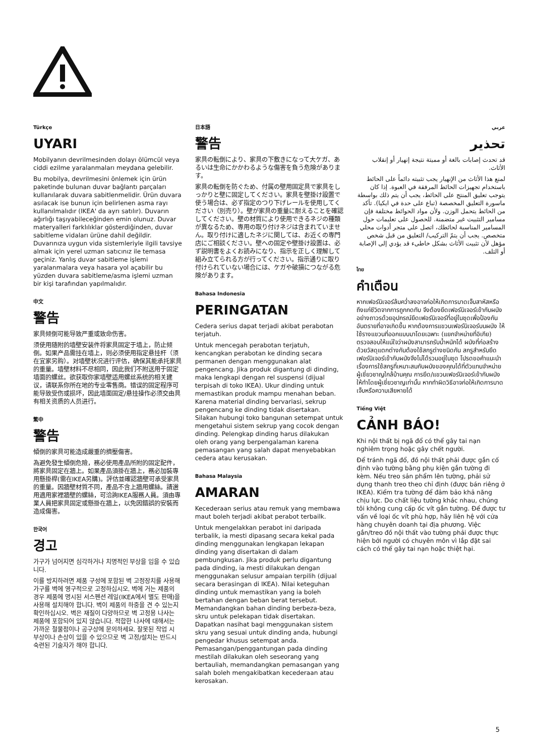Türkçe
UYARI
Mobilyanın devrilmesinden dolayı ölümcül veya ciddi ezilme yaralanmaları meydana gelebilir.
Bu mobilya, devrilmesini önlemek için ürün paketinde bulunan duvar bağlantı parçaları kullanılarak duvara sabitlenmelidir. Ürün duvara asılacak ise bunun için belirlenen asma rayı kullanılmalıdır (IKEA' da ayrı satılır). Duvarın ağırlığı taşıyabileceğinden emin olunuz. Duvar materyalleri farklılıklar gösterdiğinden, duvar sabitleme vidaları ürüne dahil değildir. Duvarınıza uygun vida sistemleriyle ilgili tavsiye almak için yerel uzman satıcınız ile temasa geçiniz. Yanlış duvar sabitleme işlemi yaralanmalara veya hasara yol açabilir bu yüzden duvara sabitleme/asma işlemi uzman bir kişi tarafından yapılmalıdır.
中文
警告
家具倾倒可能导致严重或致命伤害。
须使用随附的墙壁安装件将家具固定于墙上，防止倾倒。如果产品需挂在墙上，则必须使用指定悬挂杆（须在宜家另购）。对墙壁状况进行评估，确保其能承托家具的重量。墙壁材料不尽相同，因此我们不附送用于固定墙面的螺丝。欲获取你家墙壁适用螺丝系统的相关建议，请联系你所在地的专业零售商。错误的固定程序可能导致受伤或损坏，因此墙面固定/悬挂操作必须交由具有相关资质的人员进行。
繁中
警告
傾倒的家具可能造成嚴重的擠壓傷害。
為避免發生傾倒危險，務必使用產品所附的固定配件，將家具固定在牆上。如果產品須掛在牆上，務必加裝專用懸掛桿(需在IKEA另購)。評估並確認牆壁可承受家具的重量。因牆壁材質不同，產品不含上牆用螺絲。請選用適用家裡牆壁的螺絲，可洽詢IKEA服務人員。須由專業人員把家具固定或懸掛在牆上，以免因錯誤的安裝而造成傷害。
한국어
경고
가구가 넘어지면 심각하거나 치명적인 부상을 입을 수 있습니다.
이를 방지하려면 제품 구성에 포함된 벽 고정장치를 사용해 가구를 벽에 영구적으로 고정하십시오. 벽에 거는 제품의 경우 제품에 명시된 서스펜션 레일(IKEA에서 별도 판매)을 사용해 설치해야 합니다. 벽이 제품의 하중을 견 수 있는지 확인하십시오. 벽은 재질이 다양하므로 벽 고정용 나사는 제품에 포함되어 있지 않습니다. 적합한 나사에 대해서는 가까운 철물점이나 공구상에 문의하세요. 잘못된 작업 시 부상이나 손상이 있을 수 있으므로 벽 고정/설치는 반드시 숙련된 기술자가 해야 합니다.
日本語
警告
家具の転倒により、家具の下敷きになって大ケガ、あるいは生命にかかわるような傷害を負う危険があります。
家具の転倒を防ぐため、付属の壁用固定具で家具をしっかりと壁に固定してください。家具を壁掛け設置で使う場合は、必ず指定のつり下げレールを使用してください（別売り）。壁が家具の重量に耐えることを確認してください。壁の材質により使用できるネジの種類が異なるため、専用の取り付けネジは含まれていません。取り付けに適したネジに関しては、お近くの専門店にご相談ください。壁への固定や壁掛け設置は、必ず説明書をよくお読みになり、指示を正しく理解して組み立てられる方が行ってください。指示通りに取り付けられていない場合には、ケガや破損につながる危険があります。
Bahasa Indonesia
PERINGATAN
Cedera serius dapat terjadi akibat perabotan terjatuh.
Untuk mencegah perabotan terjatuh, kencangkan perabotan ke dinding secara permanen dengan menggunakan alat pengencang. Jika produk digantung di dinding, maka lengkapi dengan rel suspensi (dijual terpisah di toko IKEA). Ukur dinding untuk memastikan produk mampu menahan beban. Karena material dinding bervariasi, sekrup pengencang ke dinding tidak disertakan. Silakan hubungi toko bangunan setempat untuk mengetahui sistem sekrup yang cocok dengan dinding. Pelengkap dinding harus dilakukan oleh orang yang berpengalaman karena pemasangan yang salah dapat menyebabkan cedera atau kerusakan.
Bahasa Malaysia
AMARAN
Kecederaan serius atau remuk yang membawa maut boleh terjadi akibat perabot terbailk.
Untuk mengelakkan perabot ini daripada terbalik, ia mesti dipasang secara kekal pada dinding menggunakan lengkapan lekapan dinding yang disertakan di dalam pembungkusan. Jika produk perlu digantung pada dinding, ia mesti dilakukan dengan menggunakan selusur ampaian terpilih (dijual secara berasingan di IKEA). Nilai keteguhan dinding untuk memastikan yang ia boleh bertahan dengan beban berat tersebut. Memandangkan bahan dinding berbeza-beza, skru untuk pelekapan tidak disertakan. Dapatkan nasihat bagi menggunakan sistem skru yang sesuai untuk dinding anda, hubungi pengedar khusus setempat anda. Pemasangan/penggantungan pada dinding mestilah dilakukan oleh seseorang yang bertauliah, memandangkan pemasangan yang salah boleh mengakibatkan kecederaan atau kerosakan.
عربي
تحذير
قد تحدث إصابات بالغة أو مميتة نتيجة إنهيار أو إنقلاب الأثاث.
لمنع هذا الأثاث من الإنهيار يجب تثبيته دائماً على الحائط باستخدام تجهيزات الحائط المرفقة في العبوة. إذا كان يتوجب تعليق المنتج على الحائط، يجب أن يتم ذلك بواسطة ماسورة التعليق المخصصة (تباع على حدة في ايكيا). تأكد من الحائط يتحمل الوزن. ولأن مواد الحوائط مختلفة فإن مسامير التثبيت غير متضمنة. للحصول على تعليمات حول المسامير المناسبة لحائطك، اتصل على متجر أدوات محلي متخصص. يجب أن يتمّ التركيب/ التعليق من قبل شخص مؤهل لأن تثبيت الأثاث بشكل خاطىء قد يؤدي إلى الإصابة أو التلف.
ไทย
คำเตือน
หากเฟอร์นิเจอร์ล้มคว่ำลงอาจก่อให้เกิดการบาดเจ็บสาหัสหรือถึงแก่ชีวิตจากการถูกกดทับ จึงต้องยึดเฟอร์นิเจอร์เข้ากับผนังอย่างถาวรด้วยอุปกรณ์ยึดเฟอร์นิเจอร์ที่อยู่ในชุดเพื่อป้องกันอันตรายที่อาจเกิดขึ้น หากต้องการแขวนเฟอร์นิเจอร์บนผนัง ให้ใช้รางแขวนที่ออกแบบมาโดยเฉพาะ (แยกจำหน่ายที่อิเกีย) ตรวจสอบให้แน่ใจว่าผนังสามารถรับน้ำหนักได้ ผนังที่ก่อสร้างด้วยวัสดุแตกต่างกันต้องใช้สกรูต่างชนิดกัน สกรูสำหรับยึดเฟอร์นิเจอร์เข้ากับผนังจึงไม่ได้รวมอยู่ในชุด โปรดขอคำแนะนำเรื่องการใช้สกรูที่เหมาะสมกับผนังของคุณได้ที่ตัวแทนจำหน่ายผู้เชี่ยวชาญใกล้บ้านคุณ การยึด/แขวนเฟอร์นิเจอร์เข้ากับผนังให้ทำโดยผู้เชี่ยวชาญเท่านั้น หากทำผิดวิธีอาจก่อให้เกิดการบาดเจ็บหรือความเสียหายได้
Tiếng Việt
CẢNH BÁO!
Khi nội thất bị ngã đổ có thể gây tai nạn nghiêm trọng hoặc gây chết người.
Để tránh ngã đổ, đồ nội thất phải được gắn cố định vào tường bằng phụ kiện gắn tường đi kèm. Nếu treo sản phẩm lên tường, phải sử dụng thanh treo theo chỉ định (được bán riêng ở IKEA). Kiểm tra tường để đảm bảo khả năng chịu lực. Do chất liệu tường khác nhau, chúng tôi không cung cấp ốc vít gắn tường. Để được tư vấn về loại ốc vít phù hợp, hãy liên hệ với cửa hàng chuyên doanh tại địa phương. Việc gắn/treo đồ nội thất vào tường phải được thực hiện bởi người có chuyên môn vì lắp đặt sai cách có thể gây tai nạn hoặc thiệt hại.
5